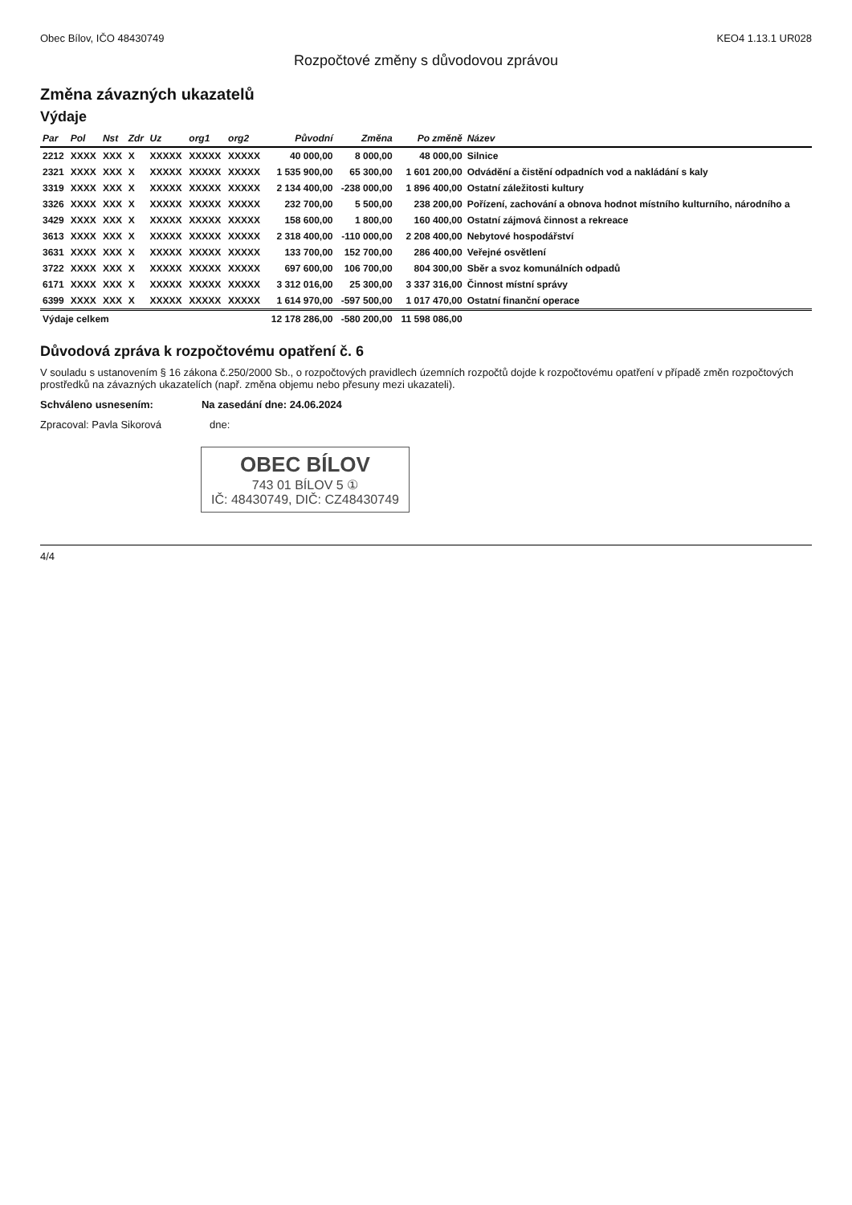Obec Bílov, IČO 48430749 KEO4 1.13.1 UR028
Rozpočtové změny s důvodovou zprávou
Změna závazných ukazatelů
Výdaje
| Par | Pol | Nst | Zdr | Uz | org1 | org2 | Původní | Změna | Po změně | Název |
| --- | --- | --- | --- | --- | --- | --- | --- | --- | --- | --- |
| 2212 | XXXX | XXX | X | XXXXX | XXXXX | XXXXX | 40 000,00 | 8 000,00 | 48 000,00 | Silnice |
| 2321 | XXXX | XXX | X | XXXXX | XXXXX | XXXXX | 1 535 900,00 | 65 300,00 | 1 601 200,00 | Odvádění a čistění odpadních vod a nakládání s kaly |
| 3319 | XXXX | XXX | X | XXXXX | XXXXX | XXXXX | 2 134 400,00 | -238 000,00 | 1 896 400,00 | Ostatní záležitosti kultury |
| 3326 | XXXX | XXX | X | XXXXX | XXXXX | XXXXX | 232 700,00 | 5 500,00 | 238 200,00 | Pořízení, zachování a obnova hodnot místního kulturního, národního a |
| 3429 | XXXX | XXX | X | XXXXX | XXXXX | XXXXX | 158 600,00 | 1 800,00 | 160 400,00 | Ostatní zájmová činnost a rekreace |
| 3613 | XXXX | XXX | X | XXXXX | XXXXX | XXXXX | 2 318 400,00 | -110 000,00 | 2 208 400,00 | Nebytové hospodářství |
| 3631 | XXXX | XXX | X | XXXXX | XXXXX | XXXXX | 133 700,00 | 152 700,00 | 286 400,00 | Veřejné osvětlení |
| 3722 | XXXX | XXX | X | XXXXX | XXXXX | XXXXX | 697 600,00 | 106 700,00 | 804 300,00 | Sběr a svoz komunálních odpadů |
| 6171 | XXXX | XXX | X | XXXXX | XXXXX | XXXXX | 3 312 016,00 | 25 300,00 | 3 337 316,00 | Činnost místní správy |
| 6399 | XXXX | XXX | X | XXXXX | XXXXX | XXXXX | 1 614 970,00 | -597 500,00 | 1 017 470,00 | Ostatní finanční operace |
| Výdaje celkem | | | | | | | 12 178 286,00 | -580 200,00 | 11 598 086,00 | |
Důvodová zpráva k rozpočtovému opatření č. 6
V souladu s ustanovením § 16 zákona č.250/2000 Sb., o rozpočtových pravidlech územních rozpočtů dojde k rozpočtovému opatření v případě změn rozpočtových prostředků na závazných ukazatelích (např. změna objemu nebo přesuny mezi ukazateli).
Schváleno usnesením: Na zasedání dne: 24.06.2024
Zpracoval: Pavla Sikorová dne:
OBEC BÍLOV 743 01 BÍLOV 5 ①
IČ: 48430749, DIČ: CZ48430749
4/4